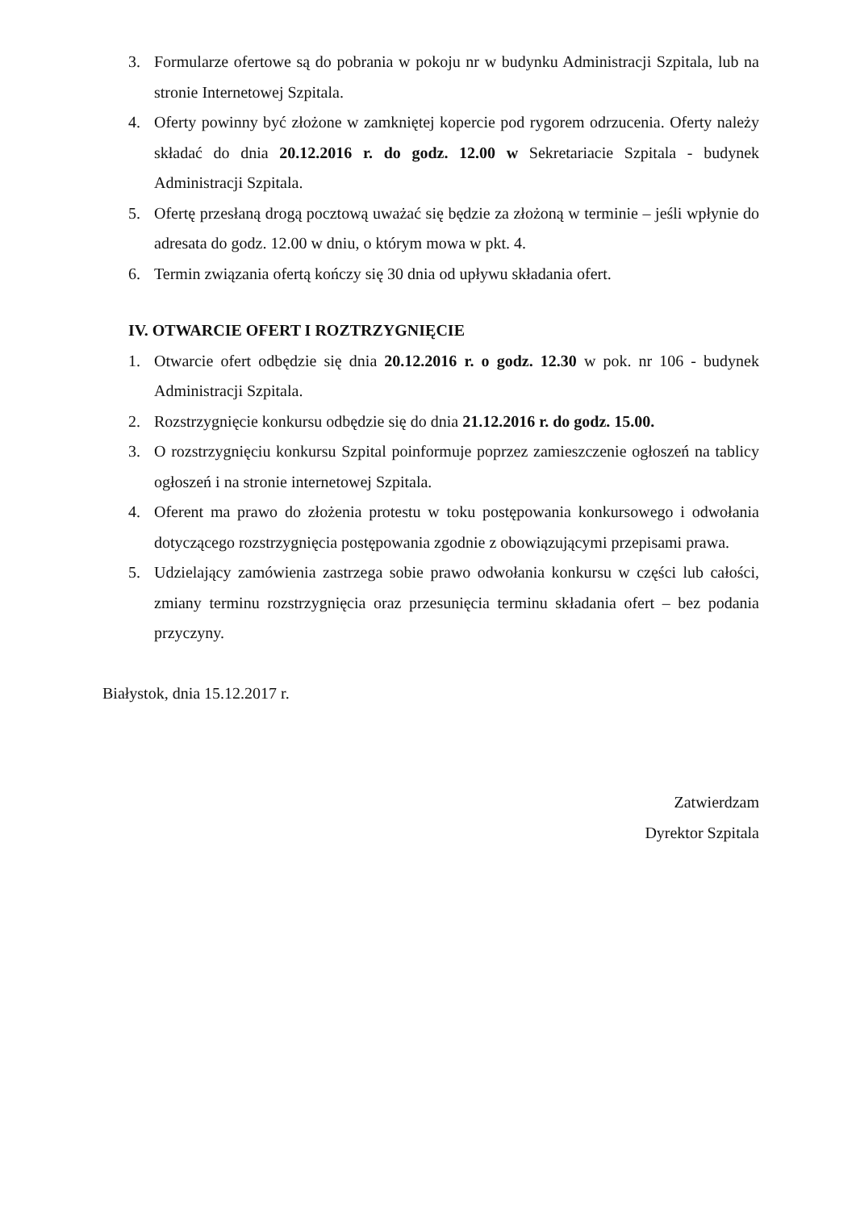3. Formularze ofertowe są do pobrania w pokoju nr w budynku Administracji Szpitala, lub na stronie Internetowej Szpitala.
4. Oferty powinny być złożone w zamkniętej kopercie pod rygorem odrzucenia. Oferty należy składać do dnia 20.12.2016 r. do godz. 12.00 w Sekretariacie Szpitala - budynek Administracji Szpitala.
5. Ofertę przesłaną drogą pocztową uważać się będzie za złożoną w terminie – jeśli wpłynie do adresata do godz. 12.00 w dniu, o którym mowa w pkt. 4.
6. Termin związania ofertą kończy się 30 dnia od upływu składania ofert.
IV. OTWARCIE OFERT I ROZTRZYGNIĘCIE
1. Otwarcie ofert odbędzie się dnia 20.12.2016 r. o godz. 12.30 w pok. nr 106 - budynek Administracji Szpitala.
2. Rozstrzygnięcie konkursu odbędzie się do dnia 21.12.2016 r. do godz. 15.00.
3. O rozstrzygnięciu konkursu Szpital poinformuje poprzez zamieszczenie ogłoszeń na tablicy ogłoszeń i na stronie internetowej Szpitala.
4. Oferent ma prawo do złożenia protestu w toku postępowania konkursowego i odwołania dotyczącego rozstrzygnięcia postępowania zgodnie z obowiązującymi przepisami prawa.
5. Udzielający zamówienia zastrzega sobie prawo odwołania konkursu w części lub całości, zmiany terminu rozstrzygnięcia oraz przesunięcia terminu składania ofert – bez podania przyczyny.
Białystok, dnia 15.12.2017 r.
Zatwierdzam
Dyrektor Szpitala